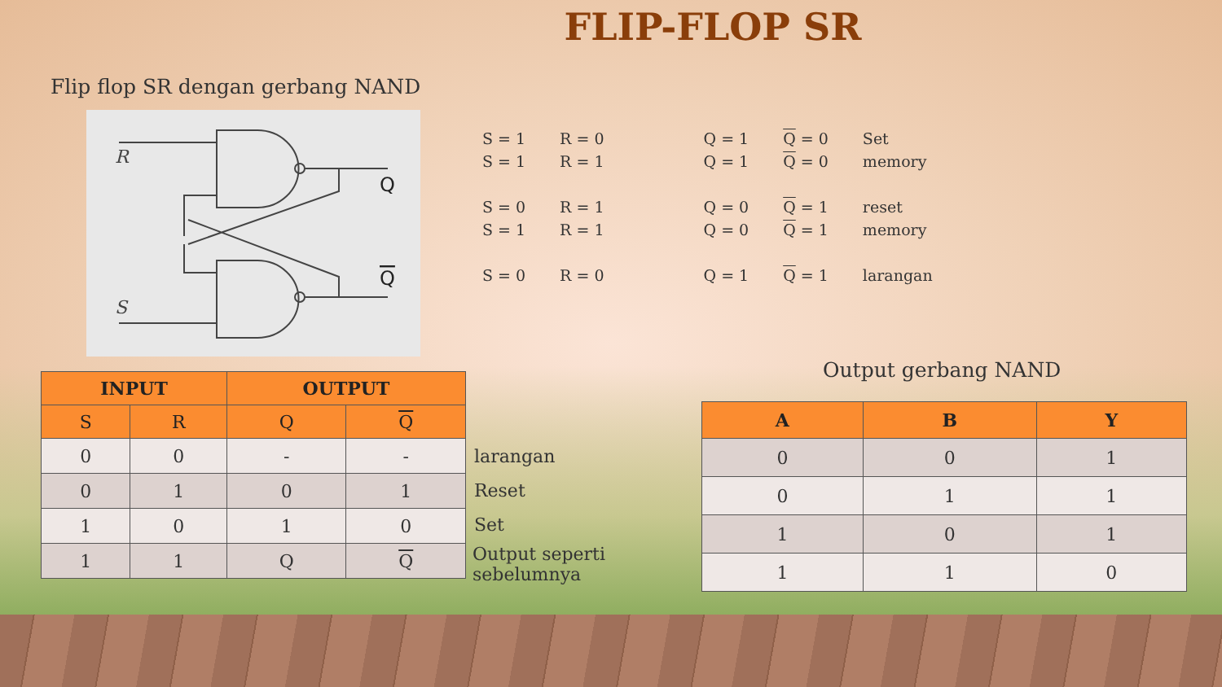FLIP-FLOP SR
Flip flop SR dengan gerbang NAND
R
S
Q
Q
| S = 1 | R = 0 | Q = 1 | Q = 0 | Set |
| S = 1 | R = 1 | Q = 1 | Q = 0 | memory |
| S = 0 | R = 1 | Q = 0 | Q = 1 | reset |
| S = 1 | R = 1 | Q = 0 | Q = 1 | memory |
| S = 0 | R = 0 | Q = 1 | Q = 1 | larangan |
| INPUT | | OUTPUT | |
| --- | --- | --- | --- |
| S | R | Q | Q |
| 0 | 0 | - | - |
| 0 | 1 | 0 | 1 |
| 1 | 0 | 1 | 0 |
| 1 | 1 | Q | Q |
larangan
Reset
Set
Output seperti
sebelumnya
Output gerbang NAND
| A | B | Y |
| --- | --- | --- |
| 0 | 0 | 1 |
| 0 | 1 | 1 |
| 1 | 0 | 1 |
| 1 | 1 | 0 |